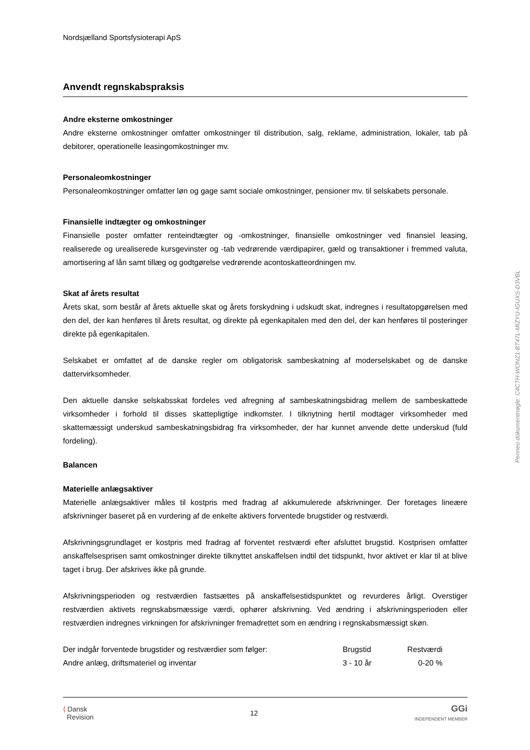Nordsjælland Sportsfysioterapi ApS
Anvendt regnskabspraksis
Andre eksterne omkostninger
Andre eksterne omkostninger omfatter omkostninger til distribution, salg, reklame, administration, lokaler, tab på debitorer, operationelle leasingomkostninger mv.
Personaleomkostninger
Personaleomkostninger omfatter løn og gage samt sociale omkostninger, pensioner mv. til selskabets personale.
Finansielle indtægter og omkostninger
Finansielle poster omfatter renteindtægter og -omkostninger, finansielle omkostninger ved finansiel leasing, realiserede og urealiserede kursgevinster og -tab vedrørende værdipapirer, gæld og transaktioner i fremmed valuta, amortisering af lån samt tillæg og godtgørelse vedrørende acontoskatteordningen mv.
Skat af årets resultat
Årets skat, som består af årets aktuelle skat og årets forskydning i udskudt skat, indregnes i resultatopgørelsen med den del, der kan henføres til årets resultat, og direkte på egenkapitalen med den del, der kan henføres til posteringer direkte på egenkapitalen.
Selskabet er omfattet af de danske regler om obligatorisk sambeskatning af moderselskabet og de danske dattervirksomheder.
Den aktuelle danske selskabsskat fordeles ved afregning af sambeskatningsbidrag mellem de sambeskattede virksomheder i forhold til disses skattepligtige indkomster. I tilknytning hertil modtager virksomheder med skattemæssigt underskud sambeskatningsbidrag fra virksomheder, der har kunnet anvende dette underskud (fuld fordeling).
Balancen
Materielle anlægsaktiver
Materielle anlægsaktiver måles til kostpris med fradrag af akkumulerede afskrivninger. Der foretages lineære afskrivninger baseret på en vurdering af de enkelte aktivers forventede brugstider og restværdi.
Afskrivningsgrundlaget er kostpris med fradrag af forventet restværdi efter afsluttet brugstid. Kostprisen omfatter anskaffelsesprisen samt omkostninger direkte tilknyttet anskaffelsen indtil det tidspunkt, hvor aktivet er klar til at blive taget i brug. Der afskrives ikke på grunde.
Afskrivningsperioden og restværdien fastsættes på anskaffelsestidspunktet og revurderes årligt. Overstiger restværdien aktivets regnskabsmæssige værdi, ophører afskrivning. Ved ændring i afskrivningsperioden eller restværdien indregnes virkningen for afskrivninger fremadrettet som en ændring i regnskabsmæssigt skøn.
| Der indgår forventede brugstider og restværdier som følger: | Brugstid | Restværdi |
| Andre anlæg, driftsmateriel og inventar | 3 - 10 år | 0-20 % |
⟨ Dansk
Revision
12
GGi
INDEPENDENT MEMBER
Penneo dokumentnøgle: C4CTH-WONZ1-BT47L-MIZYU-IGUXS-D3VBL